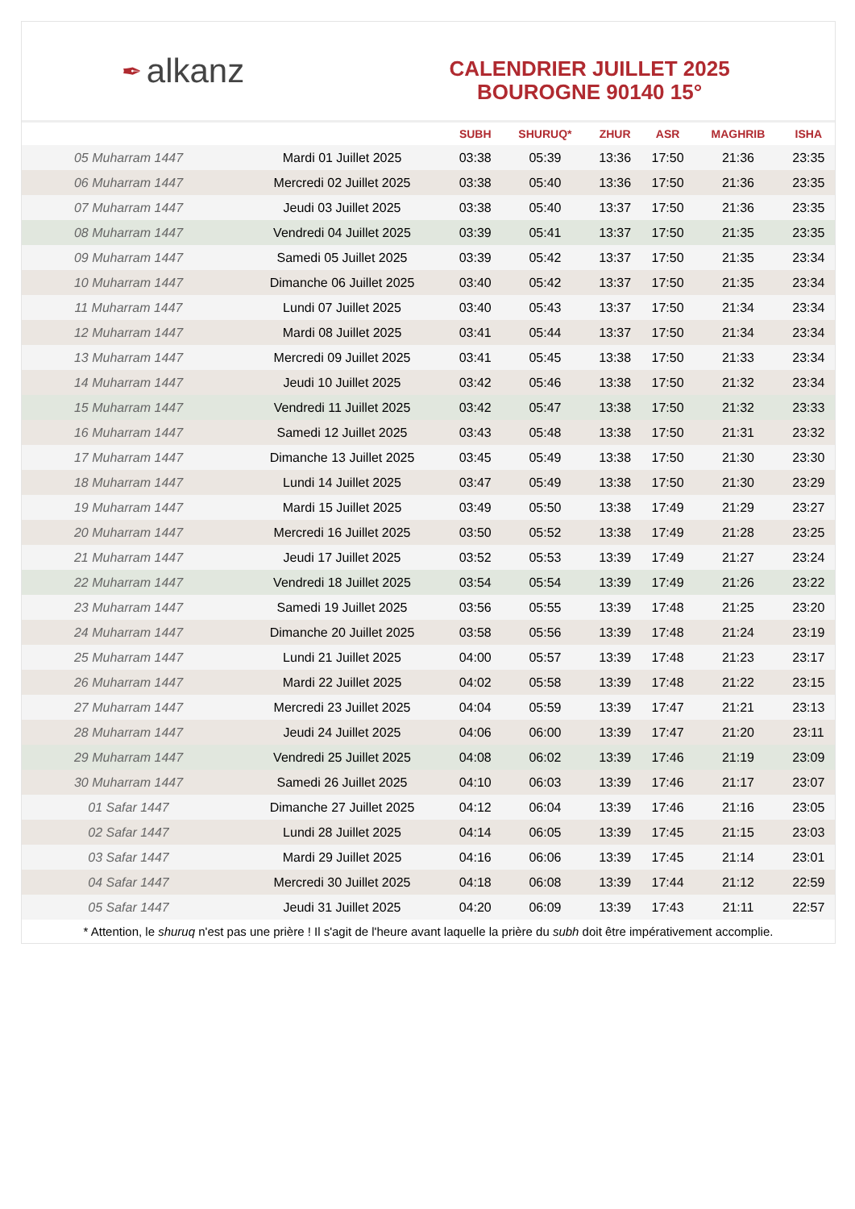✒ alkanz
CALENDRIER JUILLET 2025
BOUROGNE 90140 15°
| | | SUBH | SHURUQ* | ZHUR | ASR | MAGHRIB | ISHA |
| --- | --- | --- | --- | --- | --- | --- | --- |
| 05 Muharram 1447 | Mardi 01 Juillet 2025 | 03:38 | 05:39 | 13:36 | 17:50 | 21:36 | 23:35 |
| 06 Muharram 1447 | Mercredi 02 Juillet 2025 | 03:38 | 05:40 | 13:36 | 17:50 | 21:36 | 23:35 |
| 07 Muharram 1447 | Jeudi 03 Juillet 2025 | 03:38 | 05:40 | 13:37 | 17:50 | 21:36 | 23:35 |
| 08 Muharram 1447 | Vendredi 04 Juillet 2025 | 03:39 | 05:41 | 13:37 | 17:50 | 21:35 | 23:35 |
| 09 Muharram 1447 | Samedi 05 Juillet 2025 | 03:39 | 05:42 | 13:37 | 17:50 | 21:35 | 23:34 |
| 10 Muharram 1447 | Dimanche 06 Juillet 2025 | 03:40 | 05:42 | 13:37 | 17:50 | 21:35 | 23:34 |
| 11 Muharram 1447 | Lundi 07 Juillet 2025 | 03:40 | 05:43 | 13:37 | 17:50 | 21:34 | 23:34 |
| 12 Muharram 1447 | Mardi 08 Juillet 2025 | 03:41 | 05:44 | 13:37 | 17:50 | 21:34 | 23:34 |
| 13 Muharram 1447 | Mercredi 09 Juillet 2025 | 03:41 | 05:45 | 13:38 | 17:50 | 21:33 | 23:34 |
| 14 Muharram 1447 | Jeudi 10 Juillet 2025 | 03:42 | 05:46 | 13:38 | 17:50 | 21:32 | 23:34 |
| 15 Muharram 1447 | Vendredi 11 Juillet 2025 | 03:42 | 05:47 | 13:38 | 17:50 | 21:32 | 23:33 |
| 16 Muharram 1447 | Samedi 12 Juillet 2025 | 03:43 | 05:48 | 13:38 | 17:50 | 21:31 | 23:32 |
| 17 Muharram 1447 | Dimanche 13 Juillet 2025 | 03:45 | 05:49 | 13:38 | 17:50 | 21:30 | 23:30 |
| 18 Muharram 1447 | Lundi 14 Juillet 2025 | 03:47 | 05:49 | 13:38 | 17:50 | 21:30 | 23:29 |
| 19 Muharram 1447 | Mardi 15 Juillet 2025 | 03:49 | 05:50 | 13:38 | 17:49 | 21:29 | 23:27 |
| 20 Muharram 1447 | Mercredi 16 Juillet 2025 | 03:50 | 05:52 | 13:38 | 17:49 | 21:28 | 23:25 |
| 21 Muharram 1447 | Jeudi 17 Juillet 2025 | 03:52 | 05:53 | 13:39 | 17:49 | 21:27 | 23:24 |
| 22 Muharram 1447 | Vendredi 18 Juillet 2025 | 03:54 | 05:54 | 13:39 | 17:49 | 21:26 | 23:22 |
| 23 Muharram 1447 | Samedi 19 Juillet 2025 | 03:56 | 05:55 | 13:39 | 17:48 | 21:25 | 23:20 |
| 24 Muharram 1447 | Dimanche 20 Juillet 2025 | 03:58 | 05:56 | 13:39 | 17:48 | 21:24 | 23:19 |
| 25 Muharram 1447 | Lundi 21 Juillet 2025 | 04:00 | 05:57 | 13:39 | 17:48 | 21:23 | 23:17 |
| 26 Muharram 1447 | Mardi 22 Juillet 2025 | 04:02 | 05:58 | 13:39 | 17:48 | 21:22 | 23:15 |
| 27 Muharram 1447 | Mercredi 23 Juillet 2025 | 04:04 | 05:59 | 13:39 | 17:47 | 21:21 | 23:13 |
| 28 Muharram 1447 | Jeudi 24 Juillet 2025 | 04:06 | 06:00 | 13:39 | 17:47 | 21:20 | 23:11 |
| 29 Muharram 1447 | Vendredi 25 Juillet 2025 | 04:08 | 06:02 | 13:39 | 17:46 | 21:19 | 23:09 |
| 30 Muharram 1447 | Samedi 26 Juillet 2025 | 04:10 | 06:03 | 13:39 | 17:46 | 21:17 | 23:07 |
| 01 Safar 1447 | Dimanche 27 Juillet 2025 | 04:12 | 06:04 | 13:39 | 17:46 | 21:16 | 23:05 |
| 02 Safar 1447 | Lundi 28 Juillet 2025 | 04:14 | 06:05 | 13:39 | 17:45 | 21:15 | 23:03 |
| 03 Safar 1447 | Mardi 29 Juillet 2025 | 04:16 | 06:06 | 13:39 | 17:45 | 21:14 | 23:01 |
| 04 Safar 1447 | Mercredi 30 Juillet 2025 | 04:18 | 06:08 | 13:39 | 17:44 | 21:12 | 22:59 |
| 05 Safar 1447 | Jeudi 31 Juillet 2025 | 04:20 | 06:09 | 13:39 | 17:43 | 21:11 | 22:57 |
* Attention, le shuruq n'est pas une prière ! Il s'agit de l'heure avant laquelle la prière du subh doit être impérativement accomplie.